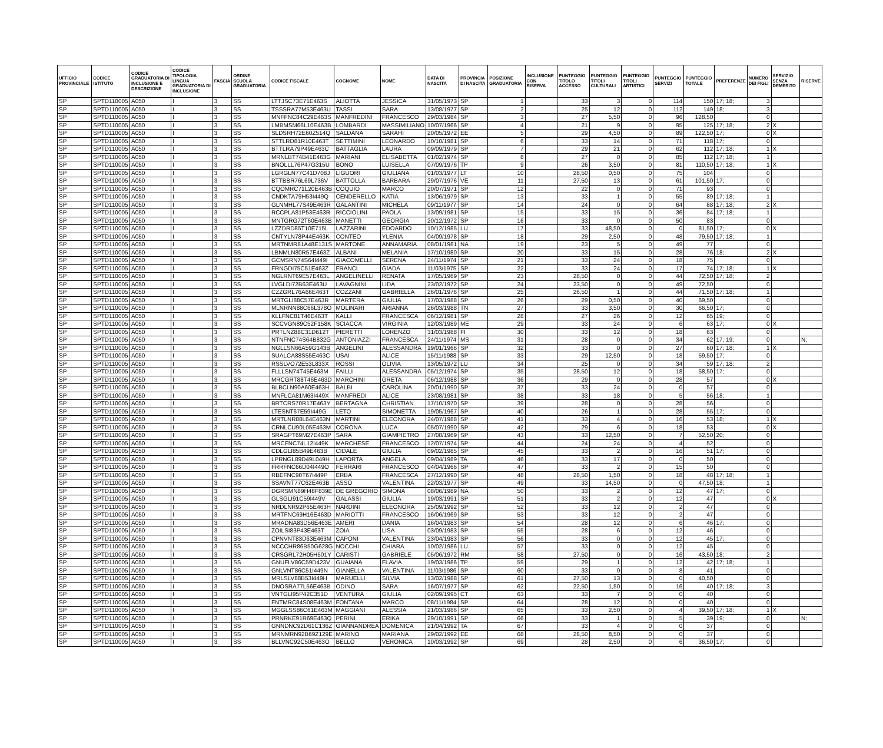| UFFICIO PROVINCIALE | CODICE ISTITUTO | CODICE GRADUATORIA DI INCLUSIONE E DESCRIZIONE | CODICE TIPOLOGIA LINGUA GRADUATORIA DI INCLUSIONE | FASCIA | ORDINE SCUOLA GRADUATORIA | CODICE FISCALE | COGNOME | NOME | DATA DI NASCITA | PROVINCIA DI NASCITA | POSIZIONE GRADUATORIA | INCLUSIONE CON RISERVA | PUNTEGGIO TITOLO ACCESSO | PUNTEGGIO TITOLI CULTURALI | PUNTEGGIO TITOLI ARTISTICI | PUNTEGGIO SERVIZI | PUNTEGGIO TOTALE | PREFERENZE | NUMERO DEI FIGLI | SERVIZIO SENZA DEMERITO | RISERVE |
| --- | --- | --- | --- | --- | --- | --- | --- | --- | --- | --- | --- | --- | --- | --- | --- | --- | --- | --- | --- | --- | --- |
| SP | SPTD110005 | A050 | I | 3 | SS | LTTJSC73E71E463S | ALIOTTA | JESSICA | 31/05/1973 | SP | 1 | | 33 | 3 | 0 | 114 | 150 | 17; 18; | 3 | | |
| SP | SPTD110005 | A050 | I | 3 | SS | TSSSRA77M53E463U | TASSI | SARA | 13/08/1977 | SP | 2 | | 25 | 12 | 0 | 112 | 149 | 18; | 3 | | |
| SP | SPTD110005 | A050 | I | 3 | SS | MNFFNC84C29E463S | MANFREDINI | FRANCESCO | 29/03/1984 | SP | 3 | | 27 | 5,50 | 0 | 96 | 128,50 | | 0 | | |
| SP | SPTD110005 | A050 | I | 3 | SS | LMBMSM66L10E463B | LOMBARDI | MASSIMILIANO | 10/07/1966 | SP | 4 | | 21 | 9 | 0 | 95 | 125 | 17; 18; | 2 | X | |
| SP | SPTD110005 | A050 | I | 3 | SS | SLDSRH72E60Z514Q | SALDANA | SARAHI | 20/05/1972 | EE | 5 | | 29 | 4,50 | 0 | 89 | 122,50 | 17; | 0 | X | |
| SP | SPTD110005 | A050 | I | 3 | SS | STTLRD81R10E463T | SETTIMINI | LEONARDO | 10/10/1981 | SP | 6 | | 33 | 14 | 0 | 71 | 118 | 17; | 0 | | |
| SP | SPTD110005 | A050 | I | 3 | SS | BTTLRA79P49E463C | BATTAGLIA | LAURA | 09/09/1979 | SP | 7 | | 29 | 21 | 0 | 62 | 112 | 17; 18; | 1 | X | |
| SP | SPTD110005 | A050 | I | 3 | SS | MRNLBT74B41E463G | MARIANI | ELISABETTA | 01/02/1974 | SP | 8 | | 27 | 0 | 0 | 85 | 112 | 17; 18; | 1 | | |
| SP | SPTD110005 | A050 | I | 3 | SS | BNOLLL76P47G315U | BONO | LUISELLA | 07/09/1976 | TP | 9 | | 26 | 3,50 | 0 | 81 | 110,50 | 17; 18; | 1 | X | |
| SP | SPTD110005 | A050 | I | 3 | SS | LGRGLN77C41D708J | LIGUORI | GIULIANA | 01/03/1977 | LT | 10 | | 28,50 | 0,50 | 0 | 75 | 104 | | 0 | | |
| SP | SPTD110005 | A050 | I | 3 | SS | BTTBBR76L69L736V | BATTOLLA | BARBARA | 29/07/1976 | VE | 11 | | 27,50 | 13 | 0 | 61 | 101,50 | 17; | 0 | | |
| SP | SPTD110005 | A050 | I | 3 | SS | CQOMRC71L20E463B | COQUIO | MARCO | 20/07/1971 | SP | 12 | | 22 | 0 | 0 | 71 | 93 | | 0 | | |
| SP | SPTD110005 | A050 | I | 3 | SS | CNDKTA79H53I449Q | CENDERELLO | KATIA | 13/06/1979 | SP | 13 | | 33 | 1 | 0 | 55 | 89 | 17; 18; | 1 | | |
| SP | SPTD110005 | A050 | I | 3 | SS | GLNMHL77S49E463R | GALANTINI | MICHELA | 09/11/1977 | SP | 14 | | 24 | 0 | 0 | 64 | 88 | 17; 18; | 2 | X | |
| SP | SPTD110005 | A050 | I | 3 | SS | RCCPLA81P53E463R | RICCIOLINI | PAOLA | 13/09/1981 | SP | 15 | | 33 | 15 | 0 | 36 | 84 | 17; 18; | 1 | | |
| SP | SPTD110005 | A050 | I | 3 | SS | MNTGRG72T60E463B | MANETTI | GEORGIA | 20/12/1972 | SP | 16 | | 33 | 0 | 0 | 50 | 83 | | 0 | | |
| SP | SPTD110005 | A050 | I | 3 | SS | LZZDRD85T10E715L | LAZZARINI | EDOARDO | 10/12/1985 | LU | 17 | | 33 | 48,50 | 0 | 0 | 81,50 | 17; | 0 | X | |
| SP | SPTD110005 | A050 | I | 3 | SS | CNTYLN78P44E463K | CONTEO | YLENIA | 04/09/1978 | SP | 18 | | 29 | 2,50 | 0 | 48 | 79,50 | 17; 18; | 1 | | |
| SP | SPTD110005 | A050 | I | 3 | SS | MRTNMR81A48E131S | MARTONE | ANNAMARIA | 08/01/1981 | NA | 19 | | 23 | 5 | 0 | 49 | 77 | | 0 | | |
| SP | SPTD110005 | A050 | I | 3 | SS | LBNMLN80R57E463Z | ALBANI | MELANIA | 17/10/1980 | SP | 20 | | 33 | 15 | 0 | 28 | 76 | 18; | 2 | X | |
| SP | SPTD110005 | A050 | I | 3 | SS | GCMSRN74S64I449I | GIACOMELLI | SERENA | 24/11/1974 | SP | 21 | | 33 | 24 | 0 | 18 | 75 | | 0 | | |
| SP | SPTD110005 | A050 | I | 3 | SS | FRNGDI75C51E463Z | FRANCI | GIADA | 11/03/1975 | SP | 22 | | 33 | 24 | 0 | 17 | 74 | 17; 18; | 1 | X | |
| SP | SPTD110005 | A050 | I | 3 | SS | NGLRNT69E57E463L | ANGELINELLI | RENATA | 17/05/1969 | SP | 23 | | 28,50 | 0 | 0 | 44 | 72,50 | 17; 18; | 2 | | |
| SP | SPTD110005 | A050 | I | 3 | SS | LVGLDI72B63E463U | LAVAGNINI | LIDA | 23/02/1972 | SP | 24 | | 23,50 | 0 | 0 | 49 | 72,50 | | 0 | | |
| SP | SPTD110005 | A050 | I | 3 | SS | CZZGRL76A66E463T | COZZANI | GABRIELLA | 26/01/1976 | SP | 25 | | 26,50 | 1 | 0 | 44 | 71,50 | 17; 18; | 1 | | |
| SP | SPTD110005 | A050 | I | 3 | SS | MRTGLI88C57E463R | MARTERA | GIULIA | 17/03/1988 | SP | 26 | | 29 | 0,50 | 0 | 40 | 69,50 | | 0 | | |
| SP | SPTD110005 | A050 | I | 3 | SS | MLNRNN88C66L378O | MOLINARI | ARIANNA | 26/03/1988 | TN | 27 | | 33 | 3,50 | 0 | 30 | 66,50 | 17; | 0 | | |
| SP | SPTD110005 | A050 | I | 3 | SS | KLLFNC81T46E463T | KALLI | FRANCESCA | 06/12/1981 | SP | 28 | | 27 | 26 | 0 | 12 | 65 | 19; | 0 | | |
| SP | SPTD110005 | A050 | I | 3 | SS | SCCVGN89C52F158K | SCIACCA | VIRGINIA | 12/03/1989 | ME | 29 | | 33 | 24 | 0 | 6 | 63 | 17; | 0 | X | |
| SP | SPTD110005 | A050 | I | 3 | SS | PRTLNZ88C31D612T | PIERETTI | LORENZO | 31/03/1988 | FI | 30 | | 33 | 12 | 0 | 18 | 63 | | 0 | | |
| SP | SPTD110005 | A050 | I | 3 | SS | NTNFNC74S64B832G | ANTONIAZZI | FRANCESCA | 24/11/1974 | MS | 31 | | 28 | 0 | 0 | 34 | 62 | 17; 19; | 0 | | N; |
| SP | SPTD110005 | A050 | I | 3 | SS | NGLLSN66A59G143B | ANGELINI | ALESSANDRA | 19/01/1966 | SP | 32 | | 33 | 0 | 0 | 27 | 60 | 17; 18; | 1 | X | |
| SP | SPTD110005 | A050 | I | 3 | SS | SUALCA88S55E463C | USAI | ALICE | 15/11/1988 | SP | 33 | | 29 | 12,50 | 0 | 18 | 59,50 | 17; | 0 | | |
| SP | SPTD110005 | A050 | I | 3 | SS | RSSLVO72E53L833X | ROSSI | OLIVIA | 13/05/1972 | LU | 34 | | 25 | 0 | 0 | 34 | 59 | 17; 18; | 2 | | |
| SP | SPTD110005 | A050 | I | 3 | SS | FLLLSN74T45E463M | FAILLI | ALESSANDRA | 05/12/1974 | SP | 35 | | 28,50 | 12 | 0 | 18 | 58,50 | 17; | 0 | | |
| SP | SPTD110005 | A050 | I | 3 | SS | MRCGRT88T46E463D | MARCHINI | GRETA | 06/12/1988 | SP | 36 | | 29 | 0 | 0 | 28 | 57 | | 0 | X | |
| SP | SPTD110005 | A050 | I | 3 | SS | BLBCLN90A60E463H | BALBI | CAROLINA | 20/01/1990 | SP | 37 | | 33 | 24 | 0 | 0 | 57 | | 0 | | |
| SP | SPTD110005 | A050 | I | 3 | SS | MNFLCA81M63I449X | MANFREDI | ALICE | 23/08/1981 | SP | 38 | | 33 | 18 | 0 | 5 | 56 | 18; | 1 | | |
| SP | SPTD110005 | A050 | I | 3 | SS | BRTCRS70R17E463Y | BERTAGNA | CHRISTIAN | 17/10/1970 | SP | 39 | | 28 | 0 | 0 | 28 | 56 | | 0 | | |
| SP | SPTD110005 | A050 | I | 3 | SS | LTESNT67E59I449G | LETO | SIMONETTA | 19/05/1967 | SP | 40 | | 26 | 1 | 0 | 28 | 55 | 17; | 0 | | |
| SP | SPTD110005 | A050 | I | 3 | SS | MRTLNR88L64E463N | MARTINI | ELEONORA | 24/07/1988 | SP | 41 | | 33 | 4 | 0 | 16 | 53 | 18; | 1 | X | |
| SP | SPTD110005 | A050 | I | 3 | SS | CRNLCU90L05E463M | CORONA | LUCA | 05/07/1990 | SP | 42 | | 29 | 6 | 0 | 18 | 53 | | 0 | X | |
| SP | SPTD110005 | A050 | I | 3 | SS | SRAGPT69M27E463P | SARA | GIAMPIETRO | 27/08/1969 | SP | 43 | | 33 | 12,50 | 0 | 7 | 52,50 | 20; | 0 | | |
| SP | SPTD110005 | A050 | I | 3 | SS | MRCFNC74L12I449K | MARCHESE | FRANCESCO | 12/07/1974 | SP | 44 | | 24 | 24 | 0 | 4 | 52 | | 0 | | |
| SP | SPTD110005 | A050 | I | 3 | SS | CDLGLI85B49E463B | CIDALE | GIULIA | 09/02/1985 | SP | 45 | | 33 | 2 | 0 | 16 | 51 | 17; | 0 | | |
| SP | SPTD110005 | A050 | I | 3 | SS | LPRNGL89D49L049H | LAPORTA | ANGELA | 09/04/1989 | TA | 46 | | 33 | 17 | 0 | 0 | 50 | | 0 | | |
| SP | SPTD110005 | A050 | I | 3 | SS | FRRFNC66D04I449O | FERRARI | FRANCESCO | 04/04/1966 | SP | 47 | | 33 | 2 | 0 | 15 | 50 | | 0 | | |
| SP | SPTD110005 | A050 | I | 3 | SS | RBEFNC90T67I449P | ERBA | FRANCESCA | 27/12/1990 | SP | 48 | | 28,50 | 1,50 | 0 | 18 | 48 | 17; 18; | 1 | | |
| SP | SPTD110005 | A050 | I | 3 | SS | SSAVNT77C62E463B | ASSO | VALENTINA | 22/03/1977 | SP | 49 | | 33 | 14,50 | 0 | 0 | 47,50 | 18; | 1 | | |
| SP | SPTD110005 | A050 | I | 3 | SS | DGRSMN89H48F839E | DE GREGORIO | SIMONA | 08/06/1989 | NA | 50 | | 33 | 2 | 0 | 12 | 47 | 17; | 0 | | |
| SP | SPTD110005 | A050 | I | 3 | SS | GLSGLI91C59I449V | GALASSI | GIULIA | 19/03/1991 | SP | 51 | | 33 | 2 | 0 | 12 | 47 | | 0 | X | |
| SP | SPTD110005 | A050 | I | 3 | SS | NRDLNR92P65E463H | NARDINI | ELEONORA | 25/09/1992 | SP | 52 | | 33 | 12 | 0 | 2 | 47 | | 0 | | |
| SP | SPTD110005 | A050 | I | 3 | SS | MRTFNC69H16E463D | MARIOTTI | FRANCESCO | 16/06/1969 | SP | 53 | | 33 | 12 | 0 | 2 | 47 | | 0 | | |
| SP | SPTD110005 | A050 | I | 3 | SS | MRADNA83D56E463E | AMERI | DANIA | 16/04/1983 | SP | 54 | | 28 | 12 | 0 | 6 | 46 | 17; | 0 | | |
| SP | SPTD110005 | A050 | I | 3 | SS | ZOILSI83P43E463T | ZOIA | LISA | 03/09/1983 | SP | 55 | | 28 | 6 | 0 | 12 | 46 | | 0 | | |
| SP | SPTD110005 | A050 | I | 3 | SS | CPNVNT83D63E463M | CAPONI | VALENTINA | 23/04/1983 | SP | 56 | | 33 | 0 | 0 | 12 | 45 | 17; | 0 | | |
| SP | SPTD110005 | A050 | I | 3 | SS | NCCCHR86B50G628G | NOCCHI | CHIARA | 10/02/1986 | LU | 57 | | 33 | 0 | 0 | 12 | 45 | | 0 | | |
| SP | SPTD110005 | A050 | I | 3 | SS | CRSGRL72H05H501Y | CARISTI | GABRIELE | 05/06/1972 | RM | 58 | | 27,50 | 0 | 0 | 16 | 43,50 | 18; | 2 | | |
| SP | SPTD110005 | A050 | I | 3 | SS | GNUFLV86C59D423V | GUAIANA | FLAVIA | 19/03/1986 | TP | 59 | | 29 | 1 | 0 | 12 | 42 | 17; 18; | 1 | | |
| SP | SPTD110005 | A050 | I | 3 | SS | GNLVNT86C51I449N | GIANELLA | VALENTINA | 11/03/1986 | SP | 60 | | 33 | 0 | 0 | 8 | 41 | | 0 | | |
| SP | SPTD110005 | A050 | I | 3 | SS | MRLSLV88B53I449H | MARUELLI | SILVIA | 13/02/1988 | SP | 61 | | 27,50 | 13 | 0 | 0 | 40,50 | | 0 | | |
| SP | SPTD110005 | A050 | I | 3 | SS | DNOSRA77L56E463B | ODINO | SARA | 16/07/1977 | SP | 62 | | 22,50 | 1,50 | 0 | 16 | 40 | 17; 18; | 3 | | |
| SP | SPTD110005 | A050 | I | 3 | SS | VNTGLI95P42C351D | VENTURA | GIULIA | 02/09/1995 | CT | 63 | | 33 | 7 | 0 | 0 | 40 | | 0 | | |
| SP | SPTD110005 | A050 | I | 3 | SS | FNTMRC84S08E463M | FONTANA | MARCO | 08/11/1984 | SP | 64 | | 28 | 12 | 0 | 0 | 40 | | 0 | | |
| SP | SPTD110005 | A050 | I | 3 | SS | MGGLSS86C61E463M | MAGGIANI | ALESSIA | 21/03/1986 | SP | 65 | | 33 | 2,50 | 0 | 4 | 39,50 | 17; 18; | 1 | X | |
| SP | SPTD110005 | A050 | I | 3 | SS | PRNRKE91R69E463Q | PERINI | ERIKA | 29/10/1991 | SP | 66 | | 33 | 1 | 0 | 5 | 39 | 19; | 0 | | N; |
| SP | SPTD110005 | A050 | I | 3 | SS | GNNDNC92D61C136Z | GIANNANDREA | DOMENICA | 21/04/1992 | TA | 67 | | 33 | 4 | 0 | 0 | 37 | | 0 | | |
| SP | SPTD110005 | A050 | I | 3 | SS | MRNMRN92B69Z129E | MARINO | MARIANA | 29/02/1992 | EE | 68 | | 28,50 | 8,50 | 0 | 0 | 37 | | 0 | | |
| SP | SPTD110005 | A050 | I | 3 | SS | BLLVNC92C50E463O | BELLO | VERONICA | 10/03/1992 | SP | 69 | | 28 | 2,50 | 0 | 6 | 36,50 | 17; | 0 | | |